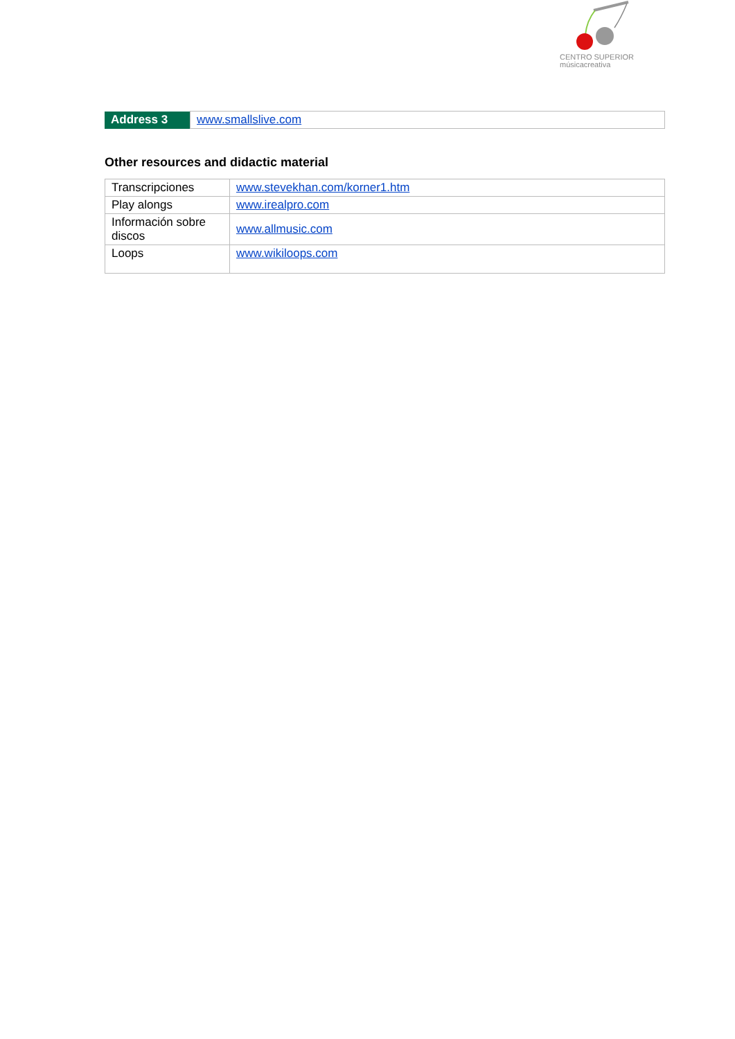CENTRO SUPERIOR
músicacreativa
| Address 3 | www.smallslive.com |
Other resources and didactic material
| Transcripciones | www.stevekhan.com/korner1.htm |
| Play alongs | www.irealpro.com |
| Información sobre discos | www.allmusic.com |
| Loops | www.wikiloops.com |